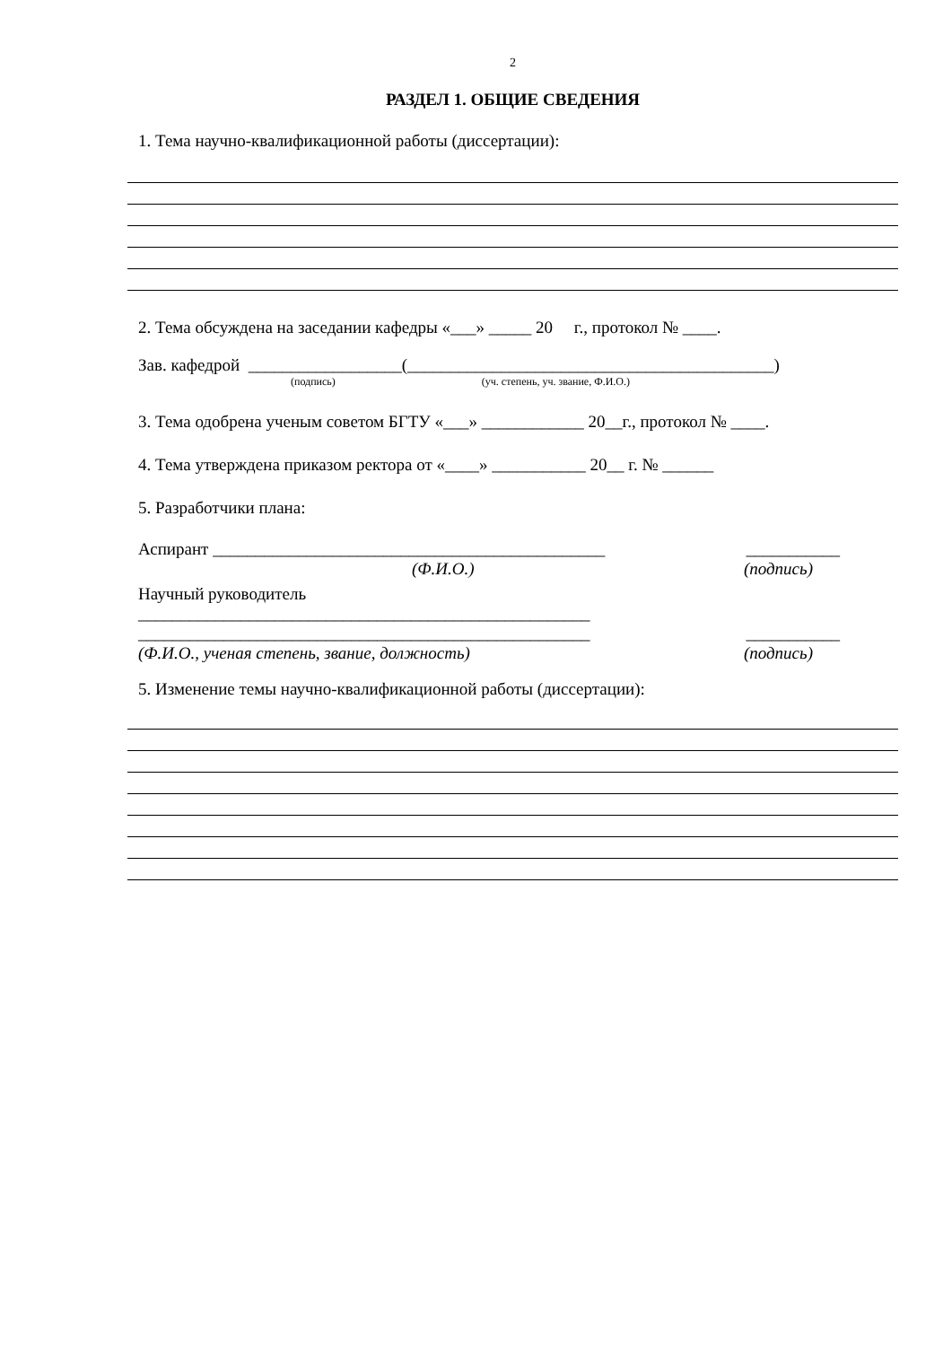2
РАЗДЕЛ 1. ОБЩИЕ СВЕДЕНИЯ
1. Тема научно-квалификационной работы (диссертации):
2. Тема обсуждена на заседании кафедры «___» _____ 20 г., протокол № ____.
Зав. кафедрой __________________(___________________________________________)
(подпись) (уч. степень, уч. звание, Ф.И.О.)
3. Тема одобрена ученым советом БГТУ «___» ____________ 20__г., протокол № ____.
4. Тема утверждена приказом ректора от «____» ___________ 20__ г. № ______
5. Разработчики плана:
Аспирант ______________________________________________ ___________
(Ф.И.О.) (подпись)
Научный руководитель
_____________________________________________________
_____________________________________________________ ___________
(Ф.И.О., ученая степень, звание, должность) (подпись)
5. Изменение темы научно-квалификационной работы (диссертации):